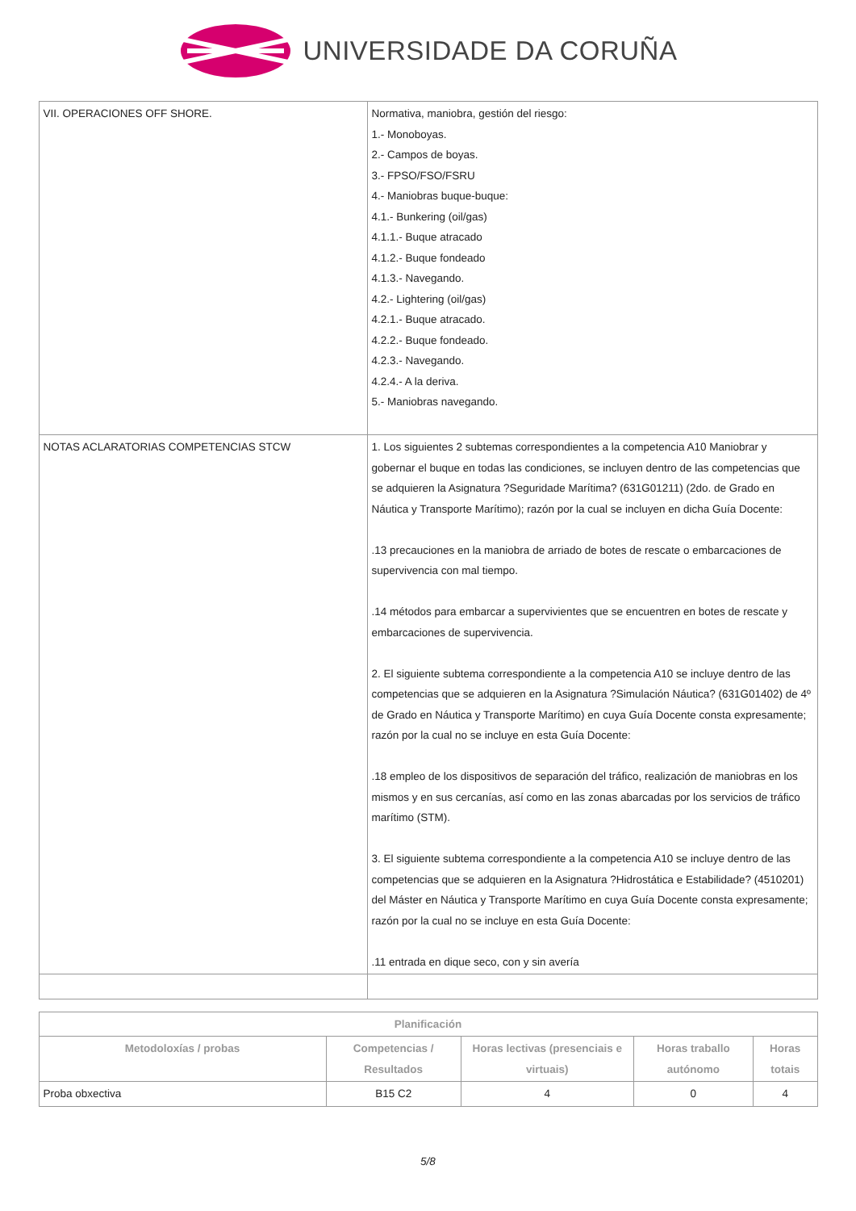UNIVERSIDADE DA CORUÑA
| VII. OPERACIONES OFF SHORE. | Normativa, maniobra, gestión del riesgo: 1.- Monoboyas. 2.- Campos de boyas. 3.- FPSO/FSO/FSRU 4.- Maniobras buque-buque: 4.1.- Bunkering (oil/gas) 4.1.1.- Buque atracado 4.1.2.- Buque fondeado 4.1.3.- Navegando. 4.2.- Lightering (oil/gas) 4.2.1.- Buque atracado. 4.2.2.- Buque fondeado. 4.2.3.- Navegando. 4.2.4.- A la deriva. 5.- Maniobras navegando. |
| NOTAS ACLARATORIAS COMPETENCIAS STCW | 1. Los siguientes 2 subtemas correspondientes a la competencia A10 Maniobrar y gobernar el buque en todas las condiciones, se incluyen dentro de las competencias que se adquieren la Asignatura ?Seguridade Marítima? (631G01211) (2do. de Grado en Náutica y Transporte Marítimo); razón por la cual se incluyen en dicha Guía Docente: .13 precauciones en la maniobra de arriado de botes de rescate o embarcaciones de supervivencia con mal tiempo. .14 métodos para embarcar a supervivientes que se encuentren en botes de rescate y embarcaciones de supervivencia. 2. El siguiente subtema correspondiente a la competencia A10 se incluye dentro de las competencias que se adquieren en la Asignatura ?Simulación Náutica? (631G01402) de 4º de Grado en Náutica y Transporte Marítimo) en cuya Guía Docente consta expresamente; razón por la cual no se incluye en esta Guía Docente: .18 empleo de los dispositivos de separación del tráfico, realización de maniobras en los mismos y en sus cercanías, así como en las zonas abarcadas por los servicios de tráfico marítimo (STM). 3. El siguiente subtema correspondiente a la competencia A10 se incluye dentro de las competencias que se adquieren en la Asignatura ?Hidrostática e Estabilidade? (4510201) del Máster en Náutica y Transporte Marítimo en cuya Guía Docente consta expresamente; razón por la cual no se incluye en esta Guía Docente: .11 entrada en dique seco, con y sin avería |
| Planificación | | | | |
| --- | --- | --- | --- | --- |
| Metodoloxías / probas | Competencias / Resultados | Horas lectivas (presenciais e virtuais) | Horas traballo autónomo | Horas totais |
| Proba obxectiva | B15 C2 | 4 | 0 | 4 |
5/8